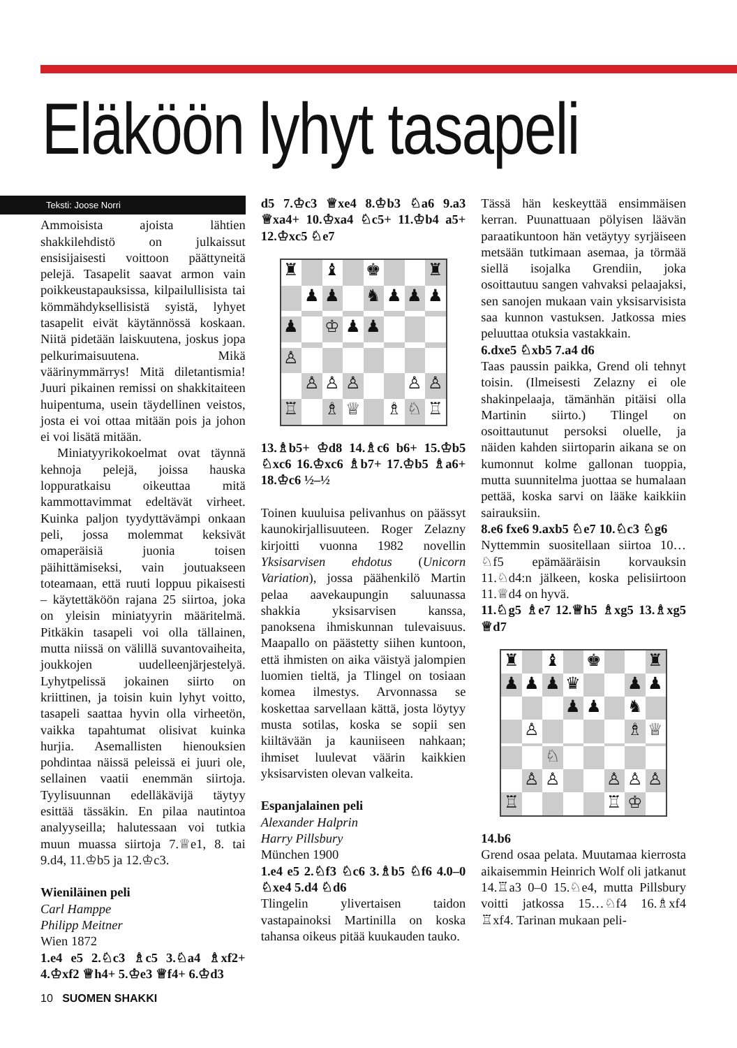Eläköön lyhyt tasapeli
Teksti: Joose Norri
Ammoisista ajoista lähtien shakkilehdistö on julkaissut ensisijaisesti voittoon päättyneitä pelejä. Tasapelit saavat armon vain poikkeustapauksissa, kilpailullisista tai kömmähdyksellisistä syistä, lyhyet tasapelit eivät käytännössä koskaan. Niitä pidetään laiskuutena, joskus jopa pelkurimaisuutena. Mikä väärinymmärrys! Mitä diletantismia! Juuri pikainen remissi on shakkitaiteen huipentuma, usein täydellinen veistos, josta ei voi ottaa mitään pois ja johon ei voi lisätä mitään.
Miniatyyrikokoelmat ovat täynnä kehnoja pelejä, joissa hauska loppuratkaisu oikeuttaa mitä kammottavimmat edeltävät virheet. Kuinka paljon tyydyttävämpi onkaan peli, jossa molemmat keksivät omaperäisiä juonia toisen päihittämiseksi, vain joutuakseen toteamaan, että ruuti loppuu pikaisesti – käytettäköön rajana 25 siirtoa, joka on yleisin miniatyyrin määritelmä. Pitkäkin tasapeli voi olla tällainen, mutta niissä on välillä suvantovaiheita, joukkojen uudelleenjärjestelyä. Lyhytpelissä jokainen siirto on kriittinen, ja toisin kuin lyhyt voitto, tasapeli saattaa hyvin olla virheetön, vaikka tapahtumat olisivat kuinka hurjia. Asemallisten hienouksien pohdintaa näissä peleissä ei juuri ole, sellainen vaatii enemmän siirtoja. Tyylisuunnan edelläkävijä täytyy esittää tässäkin. En pilaa nautintoa analyyseilla; halutessaan voi tutkia muun muassa siirtoja 7.♕e1, 8. tai 9.d4, 11.♔b5 ja 12.♔c3.
Wieniläinen peli
Carl Hamppe
Philipp Meitner
Wien 1872
1.e4 e5 2.♘c3 ♗c5 3.♘a4 ♗xf2+ 4.♔xf2 ♕h4+ 5.♔e3 ♕f4+ 6.♔d3
d5 7.♔c3 ♕xe4 8.♔b3 ♘a6 9.a3 ♕xa4+ 10.♔xa4 ♘c5+ 11.♔b4 a5+ 12.♔xc5 ♘e7
♜ ♝ ♚ ♜ ♟ ♟ ♞ ♟ ♟ ♟ ♟ ♔ ♟ ♟ ♙ ♙ ♙ ♙ ♙ ♙ ♖ ♗ ♕ ♗ ♘ ♖
13.♗b5+ ♔d8 14.♗c6 b6+ 15.♔b5 ♘xc6 16.♔xc6 ♗b7+ 17.♔b5 ♗a6+ 18.♔c6 ½–½
Toinen kuuluisa pelivanhus on päässyt kaunokirjallisuuteen. Roger Zelazny kirjoitti vuonna 1982 novellin Yksisarvisen ehdotus (Unicorn Variation), jossa päähenkilö Martin pelaa aavekaupungin saluunassa shakkia yksisarvisen kanssa, panoksena ihmiskunnan tulevaisuus. Maapallo on päästetty siihen kuntoon, että ihmisten on aika väistyä jalompien luomien tieltä, ja Tlingel on tosiaan komea ilmestys. Arvonnassa se koskettaa sarvellaan kättä, josta löytyy musta sotilas, koska se sopii sen kiiltävään ja kauniiseen nahkaan; ihmiset luulevat väärin kaikkien yksisarvisten olevan valkeita.
Espanjalainen peli
Alexander Halprin
Harry Pillsbury
München 1900
1.e4 e5 2.♘f3 ♘c6 3.♗b5 ♘f6 4.0–0 ♘xe4 5.d4 ♘d6
Tlingelin ylivertaisen taidon vastapainoksi Martinilla on koska tahansa oikeus pitää kuukauden tauko.
Tässä hän keskeyttää ensimmäisen kerran. Puunattuaan pölyisen läävän paraatikuntoon hän vetäytyy syrjäiseen metsään tutkimaan asemaa, ja törmää siellä isojalka Grendiin, joka osoittautuu sangen vahvaksi pelaajaksi, sen sanojen mukaan vain yksisarvisista saa kunnon vastuksen. Jatkossa mies peluuttaa otuksia vastakkain.
6.dxe5 ♘xb5 7.a4 d6
Taas paussin paikka, Grend oli tehnyt toisin. (Ilmeisesti Zelazny ei ole shakinpelaaja, tämänhän pitäisi olla Martinin siirto.) Tlingel on osoittautunut persoksi oluelle, ja näiden kahden siirtoparin aikana se on kumonnut kolme gallonan tuoppia, mutta suunnitelma juottaa se humalaan pettää, koska sarvi on lääke kaikkiin sairauksiin.
8.e6 fxe6 9.axb5 ♘e7 10.♘c3 ♘g6
Nyttemmin suositellaan siirtoa 10…♘f5 epämääräisin korvauksin 11.♘d4:n jälkeen, koska pelisiirtoon 11.♕d4 on hyvä.
11.♘g5 ♗e7 12.♕h5 ♗xg5 13.♗xg5 ♕d7
♜ ♝ ♚ ♜ ♟ ♟ ♟ ♛ ♟ ♟ ♟ ♟ ♞ ♙ ♗ ♕ ♘ ♙ ♙ ♙ ♙ ♙ ♖ ♖ ♔
14.b6
Grend osaa pelata. Muutamaa kierrosta aikaisemmin Heinrich Wolf oli jatkanut 14.♖a3 0–0 15.♘e4, mutta Pillsbury voitti jatkossa 15…♘f4 16.♗xf4 ♖xf4. Tarinan mukaan peli-
10 SUOMEN SHAKKI